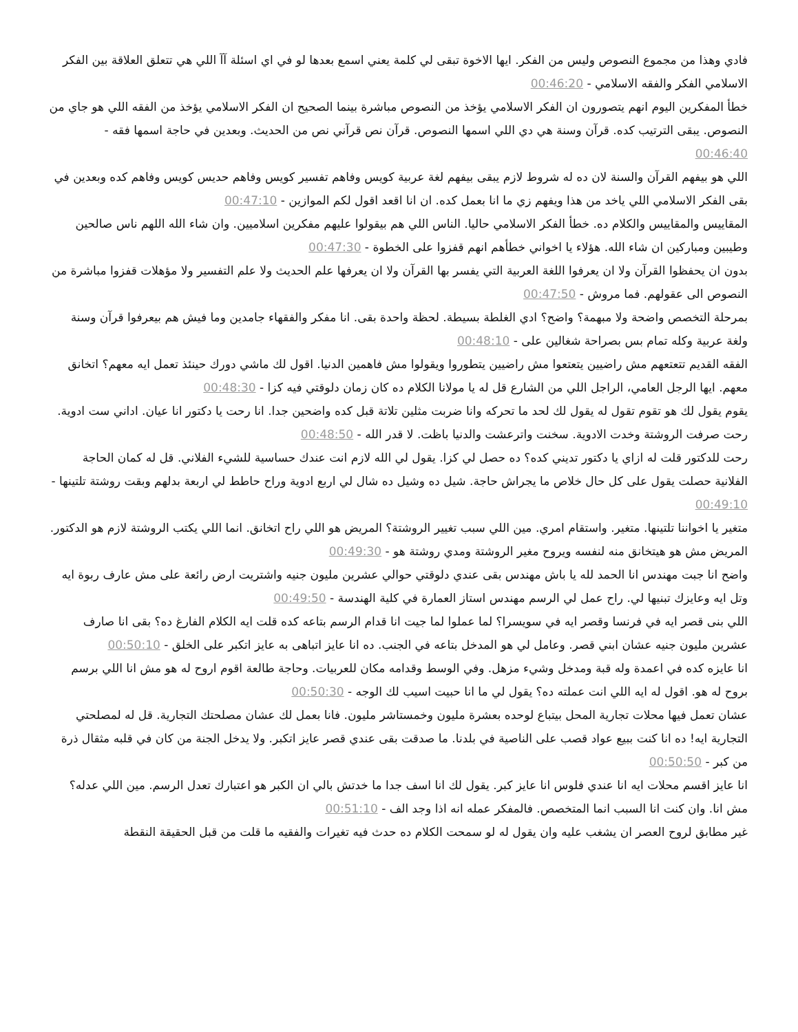فادي وهذا من مجموع النصوص وليس من الفكر. ايها الاخوة تبقى لي كلمة يعني اسمع بعدها لو في اي اسئلة آآ اللي هي تتعلق العلاقة بين الفكر الاسلامي الفكر والفقه الاسلامي - 00:46:20
خطأ المفكرين اليوم انهم يتصورون ان الفكر الاسلامي يؤخذ من النصوص مباشرة بينما الصحيح ان الفكر الاسلامي يؤخذ من الفقه اللي هو جاي من النصوص. يبقى الترتيب كده. قرآن وسنة هي دي اللي اسمها النصوص. قرآن نص قرآني نص من الحديث. وبعدين في حاجة اسمها فقه - 00:46:40
اللي هو بيفهم القرآن والسنة لان ده له شروط لازم يبقى بيفهم لغة عربية كويس وفاهم تفسير كويس وفاهم حديس كويس وفاهم كده وبعدين في بقى الفكر الاسلامي اللي ياخد من هذا ويفهم زي ما انا بعمل كده. ان انا اقعد اقول لكم الموازين - 00:47:10
المقاييس والمقاييس والكلام ده. خطأ الفكر الاسلامي حاليا. الناس اللي هم بيقولوا عليهم مفكرين اسلاميين. وان شاء الله اللهم ناس صالحين وطيبين ومباركين ان شاء الله. هؤلاء يا اخواني خطأهم انهم قفزوا على الخطوة - 00:47:30
بدون ان يحفظوا القرآن ولا ان يعرفوا اللغة العربية التي يفسر بها القرآن ولا ان يعرفها علم الحديث ولا علم التفسير ولا مؤهلات قفزوا مباشرة من النصوص الى عقولهم. فما مروش - 00:47:50
بمرحلة التخصص واضحة ولا مبهمة؟ واضح؟ ادي الغلطة بسيطة. لحظة واحدة بقى. انا مفكر والفقهاء جامدين وما فيش هم بيعرفوا قرآن وسنة ولغة عربية وكله تمام بس بصراحة شغالين على - 00:48:10
الفقه القديم تتعتعهم مش راضيين يتعتعوا مش راضيين يتطوروا ويقولوا مش فاهمين الدنيا. اقول لك ماشي دورك حينئذ تعمل ايه معهم؟ اتخانق معهم. ايها الرجل العامي، الراجل اللي من الشارع قل له يا مولانا الكلام ده كان زمان دلوقتي فيه كزا - 00:48:30
يقوم يقول لك هو تقوم تقول له يقول لك لحد ما تحركه وانا ضربت مثلين تلاتة قبل كده واضحين جدا. انا رحت يا دكتور انا عيان. اداني ست ادوية. رحت صرفت الروشتة وخدت الادوية. سخنت واترعشت والدنيا باظت. لا قدر الله - 00:48:50
رحت للدكتور قلت له ازاي يا دكتور تديني كده؟ ده حصل لي كزا. يقول لي الله لازم انت عندك حساسية للشيء الفلاني. قل له كمان الحاجة الفلانية حصلت يقول على كل حال خلاص ما يجراش حاجة. شيل ده وشيل ده شال لي اربع ادوية وراح حاطط لي اربعة بدلهم وبقت روشتة تلتينها - 00:49:10
متغير يا اخواننا تلتينها. متغير. واستقام امري. مين اللي سبب تغيير الروشتة؟ المريض هو اللي راح اتخانق. انما اللي يكتب الروشتة لازم هو الدكتور. المريض مش هو هيتخانق منه لنفسه ويروح مغير الروشتة ومدي روشتة هو - 00:49:30
واضح انا جبت مهندس انا الحمد لله يا باش مهندس بقى عندي دلوقتي حوالي عشرين مليون جنيه واشتريت ارض رائعة على مش عارف ربوة ايه وتل ايه وعايزك تبنيها لي. راح عمل لي الرسم مهندس استاز العمارة في كلية الهندسة - 00:49:50
اللي بنى قصر ايه في فرنسا وقصر ايه في سويسرا؟ لما عملوا لما جيت انا قدام الرسم بتاعه كده قلت ايه الكلام الفارغ ده؟ بقى انا صارف عشرين مليون جنيه عشان ابني قصر. وعامل لي هو المدخل بتاعه في الجنب. ده انا عايز اتباهى به عايز اتكبر على الخلق - 00:50:10
انا عايزه كده في اعمدة وله قبة ومدخل وشيء مزهل. وفي الوسط وقدامه مكان للعربيات. وحاجة طالعة اقوم اروح له هو مش انا اللي برسم بروح له هو. اقول له ايه اللي انت عملته ده؟ يقول لي ما انا حبيت اسيب لك الوجه - 00:50:30
عشان تعمل فيها محلات تجارية المحل بيتباع لوحده بعشرة مليون وخمستاشر مليون. فانا بعمل لك عشان مصلحتك التجارية. قل له لمصلحتي التجارية ايه! ده انا كنت ببيع عواد قصب على الناصية في بلدنا. ما صدقت بقى عندي قصر عايز اتكبر. ولا يدخل الجنة من كان في قلبه مثقال ذرة من كبر - 00:50:50
انا عايز اقسم محلات ايه انا عندي فلوس انا عايز كبر. يقول لك انا اسف جدا ما خدتش بالي ان الكبر هو اعتبارك تعدل الرسم. مين اللي عدله؟ مش انا. وان كنت انا السبب انما المتخصص. فالمفكر عمله انه اذا وجد الف - 00:51:10
غير مطابق لروح العصر ان يشغب عليه وان يقول له لو سمحت الكلام ده حدث فيه تغيرات والفقيه ما قلت من قبل الحقيقة النقطة